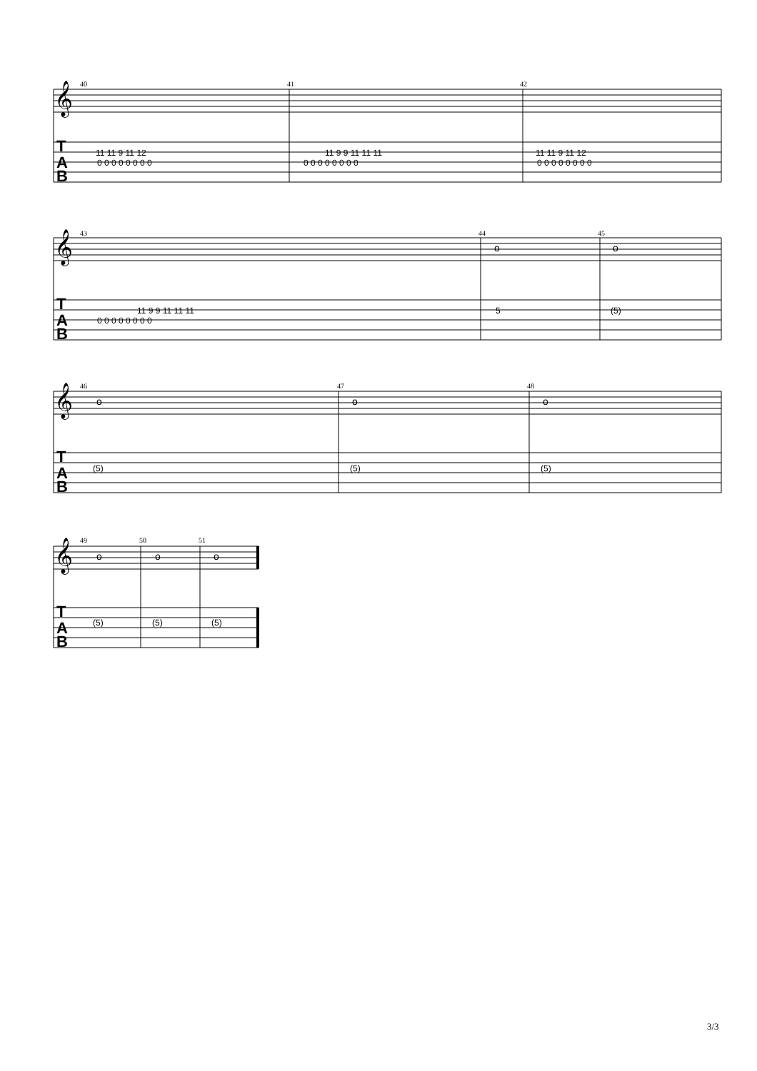40
41
42
43
44
45
46
47
48
49
50
51
T
A
B
T
A
B
T
A
B
T
A
B
11 11 9 11 12
0 0 0 0 0 0 0 0
11 9 9 11 11 11
0 0 0 0 0 0 0 0
11 11 9 11 12
0 0 0 0 0 0 0 0
11 9 9 11 11 11
0 0 0 0 0 0 0 0
5
(5)
(5)
(5)
(5)
(5)
(5)
(5)
𝄞
𝄞
𝄞
𝄞
o
o
o
o
o
o
o
o
3/3